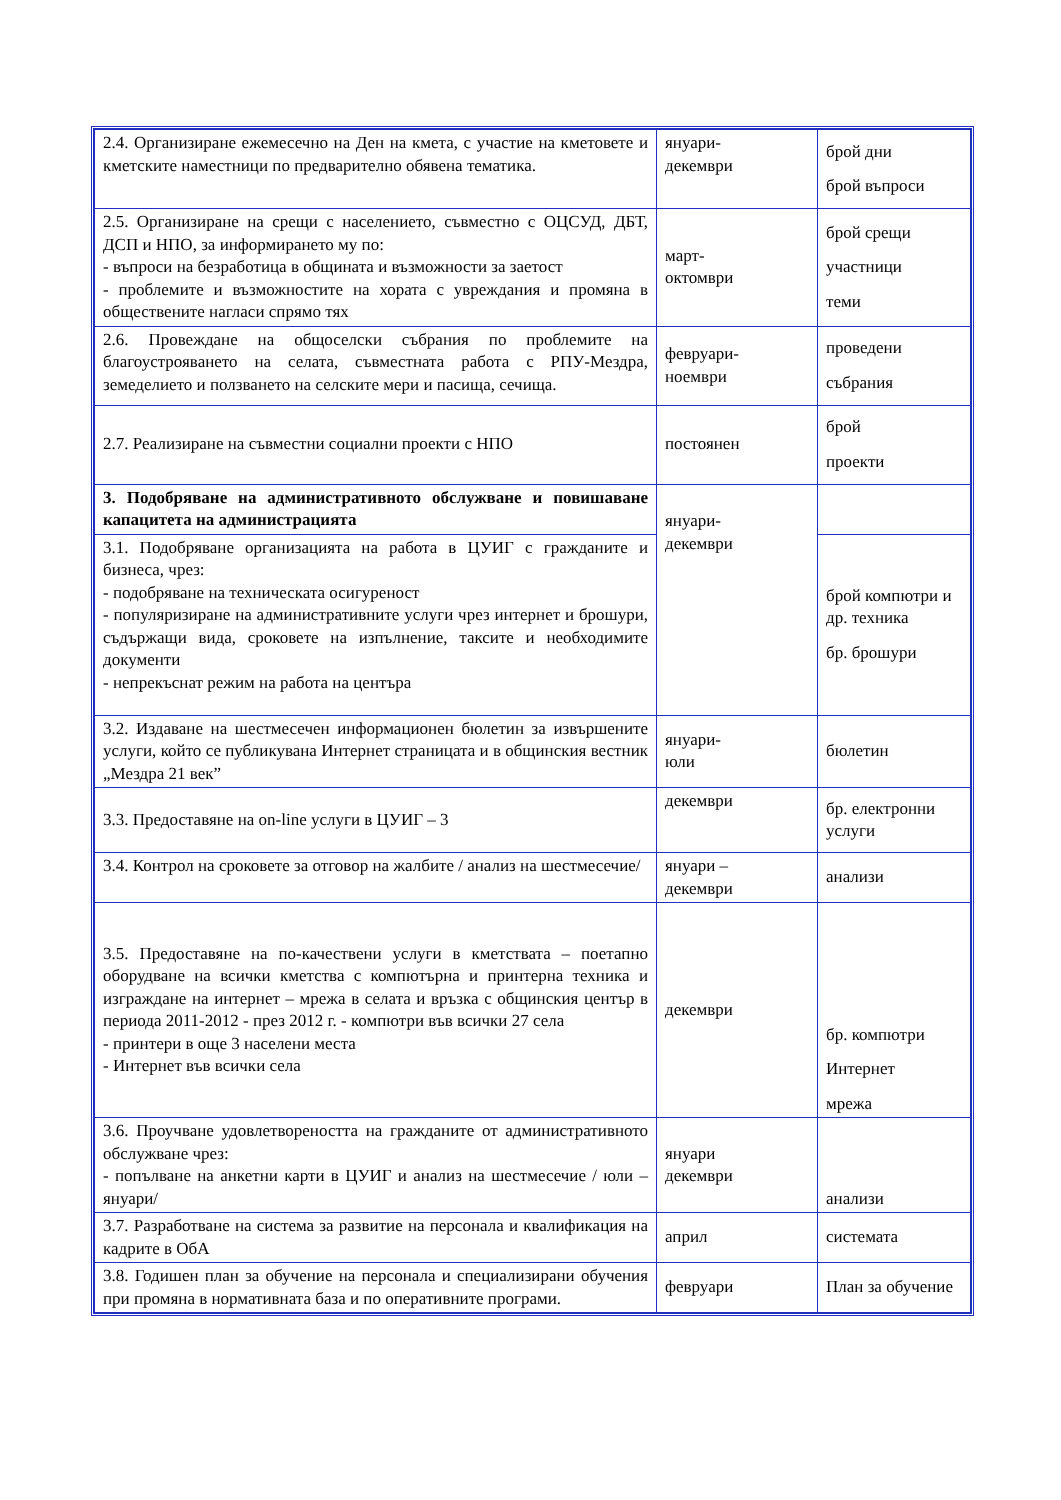| 2.4. Организиране ежемесечно на Ден на кмета, с участие на кметовете и кметските наместници по предварително обявена тематика. | януари- декември | брой дни брой въпроси |
| 2.5. Организиране на срещи с населението, съвместно с ОЦСУД, ДБТ, ДСП и НПО, за информирането му по: - въпроси на безработица в общината и възможности за заетост - проблемите и възможностите на хората с увреждания и промяна в обществените нагласи спрямо тях | март- октомври | брой срещи участници теми |
| 2.6. Провеждане на общоселски събрания по проблемите на благоустрояването на селата, съвместната работа с РПУ-Мездра, земеделието и ползването на селските мери и пасища, сечища. | февруари- ноември | проведени събрания |
| 2.7. Реализиране на съвместни социални проекти с НПО | постоянен | брой проекти |
| 3. Подобряване на административното обслужване и повишаване капацитета на администрацията | януари- декември | |
| 3.1. Подобряване организацията на работа в ЦУИГ с гражданите и бизнеса, чрез: - подобряване на техническата осигуреност - популяризиране на административните услуги чрез интернет и брошури, съдържащи вида, сроковете на изпълнение, таксите и необходимите документи - непрекъснат режим на работа на центъра | | брой компютри и др. техника бр. брошури |
| 3.2. Издаване на шестмесечен информационен бюлетин за извършените услуги, който се публикувана Интернет страницата и в общинския вестник „Мездра 21 век” | януари- юли | бюлетин |
| 3.3. Предоставяне на on-line услуги в ЦУИГ – 3 | декември | бр. електронни услуги |
| 3.4. Контрол на сроковете за отговор на жалбите / анализ на шестмесечие/ | януари – декември | анализи |
| 3.5. Предоставяне на по-качествени услуги в кметствата – поетапно оборудване на всички кметства с компютърна и принтерна техника и изграждане на интернет – мрежа в селата и връзка с общинския център в периода 2011-2012 - през 2012 г. - компютри във всички 27 села - принтери в още 3 населени места - Интернет във всички села | декември | бр. компютри Интернет мрежа |
| 3.6. Проучване удовлетвореността на гражданите от административното обслужване чрез: - попълване на анкетни карти в ЦУИГ и анализ на шестмесечие / юли – януари/ | януари декември | анализи |
| 3.7. Разработване на система за развитие на персонала и квалификация на кадрите в ОбА | април | системата |
| 3.8. Годишен план за обучение на персонала и специализирани обучения при промяна в нормативната база и по оперативните програми. | февруари | План за обучение |